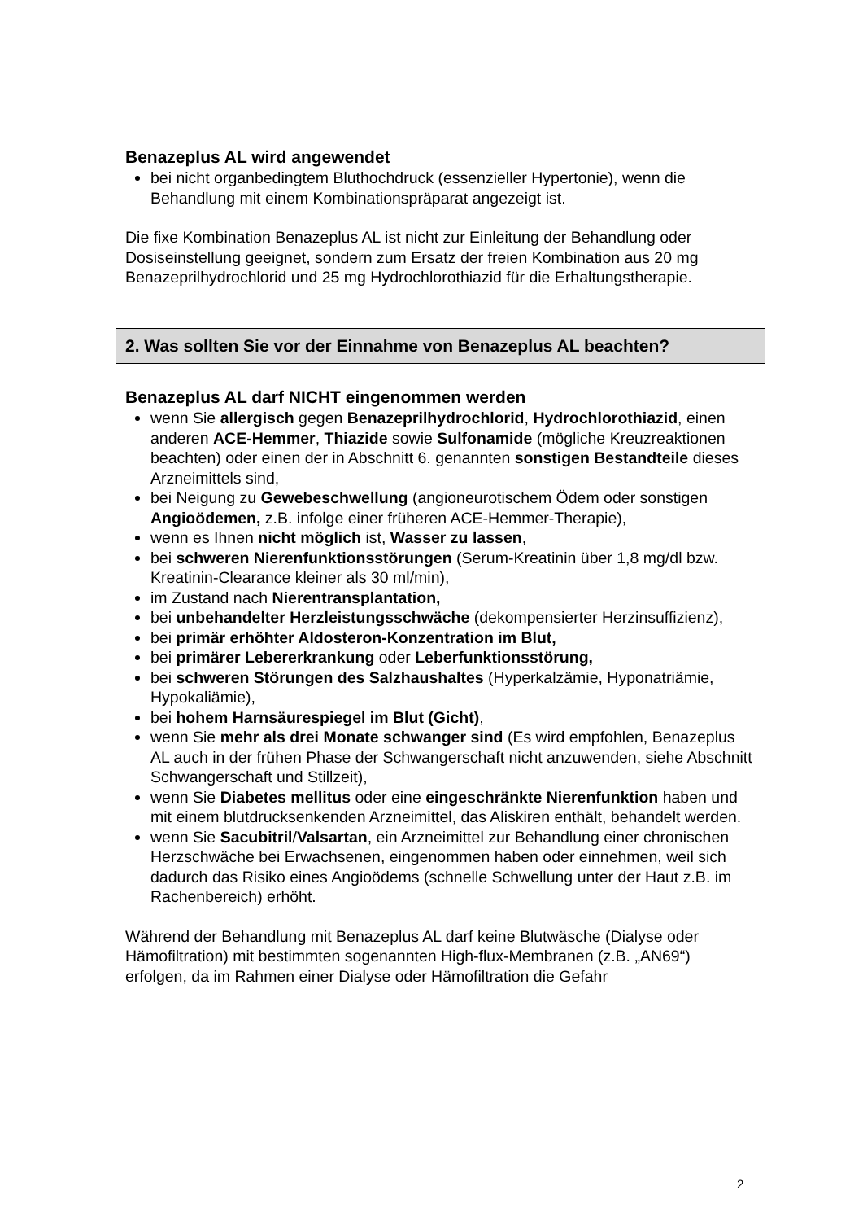Benazeplus AL wird angewendet
bei nicht organbedingtem Bluthochdruck (essenzieller Hypertonie), wenn die Behandlung mit einem Kombinationspräparat angezeigt ist.
Die fixe Kombination Benazeplus AL ist nicht zur Einleitung der Behandlung oder Dosiseinstellung geeignet, sondern zum Ersatz der freien Kombination aus 20 mg Benazeprilhydrochlorid und 25 mg Hydrochlorothiazid für die Erhaltungstherapie.
2. Was sollten Sie vor der Einnahme von Benazeplus AL beachten?
Benazeplus AL darf NICHT eingenommen werden
wenn Sie allergisch gegen Benazeprilhydrochlorid, Hydrochlorothiazid, einen anderen ACE-Hemmer, Thiazide sowie Sulfonamide (mögliche Kreuzreaktionen beachten) oder einen der in Abschnitt 6. genannten sonstigen Bestandteile dieses Arzneimittels sind,
bei Neigung zu Gewebeschwellung (angioneurotischem Ödem oder sonstigen Angioödemen, z.B. infolge einer früheren ACE-Hemmer-Therapie),
wenn es Ihnen nicht möglich ist, Wasser zu lassen,
bei schweren Nierenfunktionsstörungen (Serum-Kreatinin über 1,8 mg/dl bzw. Kreatinin-Clearance kleiner als 30 ml/min),
im Zustand nach Nierentransplantation,
bei unbehandelter Herzleistungsschwäche (dekompensierter Herzinsuffizienz),
bei primär erhöhter Aldosteron-Konzentration im Blut,
bei primärer Lebererkrankung oder Leberfunktionsstörung,
bei schweren Störungen des Salzhaushaltes (Hyperkalzämie, Hyponatriämie, Hypokaliämie),
bei hohem Harnsäurespiegel im Blut (Gicht),
wenn Sie mehr als drei Monate schwanger sind (Es wird empfohlen, Benazeplus AL auch in der frühen Phase der Schwangerschaft nicht anzuwenden, siehe Abschnitt Schwangerschaft und Stillzeit),
wenn Sie Diabetes mellitus oder eine eingeschränkte Nierenfunktion haben und mit einem blutdrucksenkenden Arzneimittel, das Aliskiren enthält, behandelt werden.
wenn Sie Sacubitril/Valsartan, ein Arzneimittel zur Behandlung einer chronischen Herzschwäche bei Erwachsenen, eingenommen haben oder einnehmen, weil sich dadurch das Risiko eines Angioödems (schnelle Schwellung unter der Haut z.B. im Rachenbereich) erhöht.
Während der Behandlung mit Benazeplus AL darf keine Blutwäsche (Dialyse oder Hämofiltration) mit bestimmten sogenannten High-flux-Membranen (z.B. „AN69“) erfolgen, da im Rahmen einer Dialyse oder Hämofiltration die Gefahr
2